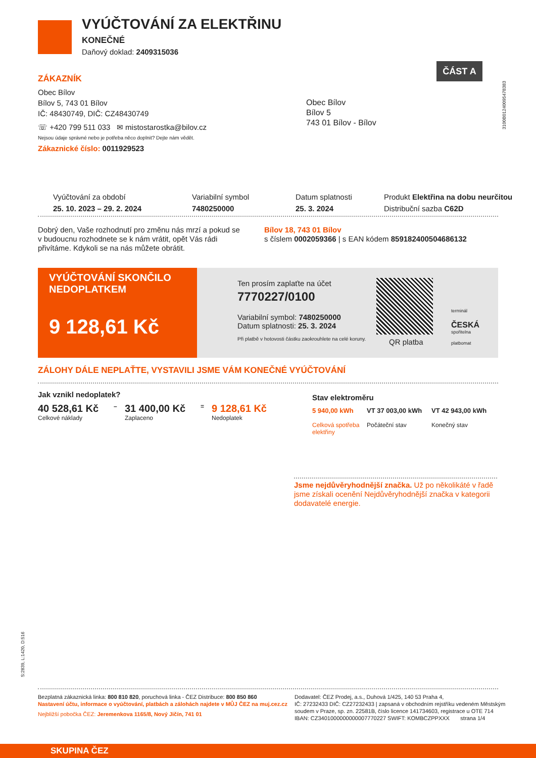VYÚČTOVÁNÍ ZA ELEKTŘINU
KONEČNÉ
Daňový doklad: 2409315036
ČÁST A
3100B01240095478383
ZÁKAZNÍK
Obec Bílov
Bílov 5, 743 01 Bílov
IČ: 48430749, DIČ: CZ48430749
☏ +420 799 511 033 ✉ mistostarostka@bilov.cz
Nejsou údaje správné nebo je potřeba něco doplnit? Dejte nám vědět.
Zákaznické číslo: 0011929523
Obec Bílov
Bílov 5
743 01 Bílov - Bílov
Vyúčtování za období
25. 10. 2023 – 29. 2. 2024
Variabilní symbol
7480250000
Datum splatnosti
25. 3. 2024
Produkt Elektřina na dobu neurčitou
Distribuční sazba C62D
Dobrý den, Vaše rozhodnutí pro změnu nás mrzí a pokud se v budoucnu rozhodnete se k nám vrátit, opět Vás rádi přivítáme. Kdykoli se na nás můžete obrátit.
Bílov 18, 743 01 Bílov
s číslem 0002059366 | s EAN kódem 859182400504686132
VYÚČTOVÁNÍ SKONČILO
NEDOPLATKEM
9 128,61 Kč
Ten prosím zaplaťte na účet
7770227/0100
Variabilní symbol: 7480250000
Datum splatnosti: 25. 3. 2024
Při platbě v hotovosti částku zaokrouhlete na celé koruny.
QR platba
terminál
ČESKÁ
spořitelna
platbomat
ZÁLOHY DÁLE NEPLAŤTE, VYSTAVILI JSME VÁM KONEČNÉ VYÚČTOVÁNÍ
Jak vznikl nedoplatek?
40 528,61 Kč
Celkové náklady
–
31 400,00 Kč
Zaplaceno
=
9 128,61 Kč
Nedoplatek
Stav elektroměru
5 940,00 kWh
Celková spotřeba elektřiny
VT 37 003,00 kWh
Počáteční stav
VT 42 943,00 kWh
Konečný stav
Jsme nejdůvěryhodnější značka. Už po několikáté v řadě jsme získali ocenění Nejdůvěryhodnější značka v kategorii dodavatelé energie.
S:2839, L:1420, D:516
Bezplatná zákaznická linka: 800 810 820, poruchová linka - ČEZ Distribuce: 800 850 860
Nastavení účtu, informace o vyúčtování, platbách a zálohách najdete v MŮJ ČEZ na muj.cez.cz
Nejbližší pobočka ČEZ: Jeremenkova 1165/8, Nový Jičín, 741 01
Dodavatel: ČEZ Prodej, a.s., Duhová 1/425, 140 53 Praha 4,
IČ: 27232433 DIČ: CZ27232433 | zapsaná v obchodním rejstříku vedeném Městským soudem v Praze, sp. zn. 22581B, číslo licence 141734603, registrace u OTE 714
IBAN: CZ3401000000000007770227 SWIFT: KOMBCZPPXXX strana 1/4
SKUPINA ČEZ